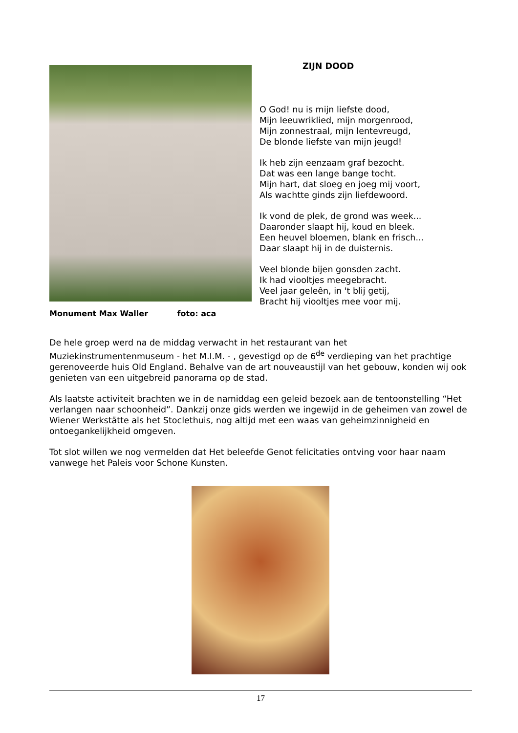ZIJN DOOD
O God! nu is mijn liefste dood,
Mijn leeuwriklied, mijn morgenrood,
Mijn zonnestraal, mijn lentevreugd,
De blonde liefste van mijn jeugd!
Ik heb zijn eenzaam graf bezocht.
Dat was een lange bange tocht.
Mijn hart, dat sloeg en joeg mij voort,
Als wachtte ginds zijn liefdewoord.
Ik vond de plek, de grond was week...
Daaronder slaapt hij, koud en bleek.
Een heuvel bloemen, blank en frisch...
Daar slaapt hij in de duisternis.
Veel blonde bijen gonsden zacht.
Ik had viooltjes meegebracht.
Veel jaar geleên, in 't blij getij,
Bracht hij viooltjes mee voor mij.
Monument Max Waller foto: aca
De hele groep werd na de middag verwacht in het restaurant van het Muziekinstrumentenmuseum - het M.I.M. - , gevestigd op de 6<sup>de</sup> verdieping van het prachtige gerenoveerde huis Old England. Behalve van de art nouveaustijl van het gebouw, konden wij ook genieten van een uitgebreid panorama op de stad.
Als laatste activiteit brachten we in de namiddag een geleid bezoek aan de tentoonstelling “Het verlangen naar schoonheid”. Dankzij onze gids werden we ingewijd in de geheimen van zowel de Wiener Werkstätte als het Stoclethuis, nog altijd met een waas van geheimzinnigheid en ontoegankelijkheid omgeven.
Tot slot willen we nog vermelden dat Het beleefde Genot felicitaties ontving voor haar naam vanwege het Paleis voor Schone Kunsten.
17